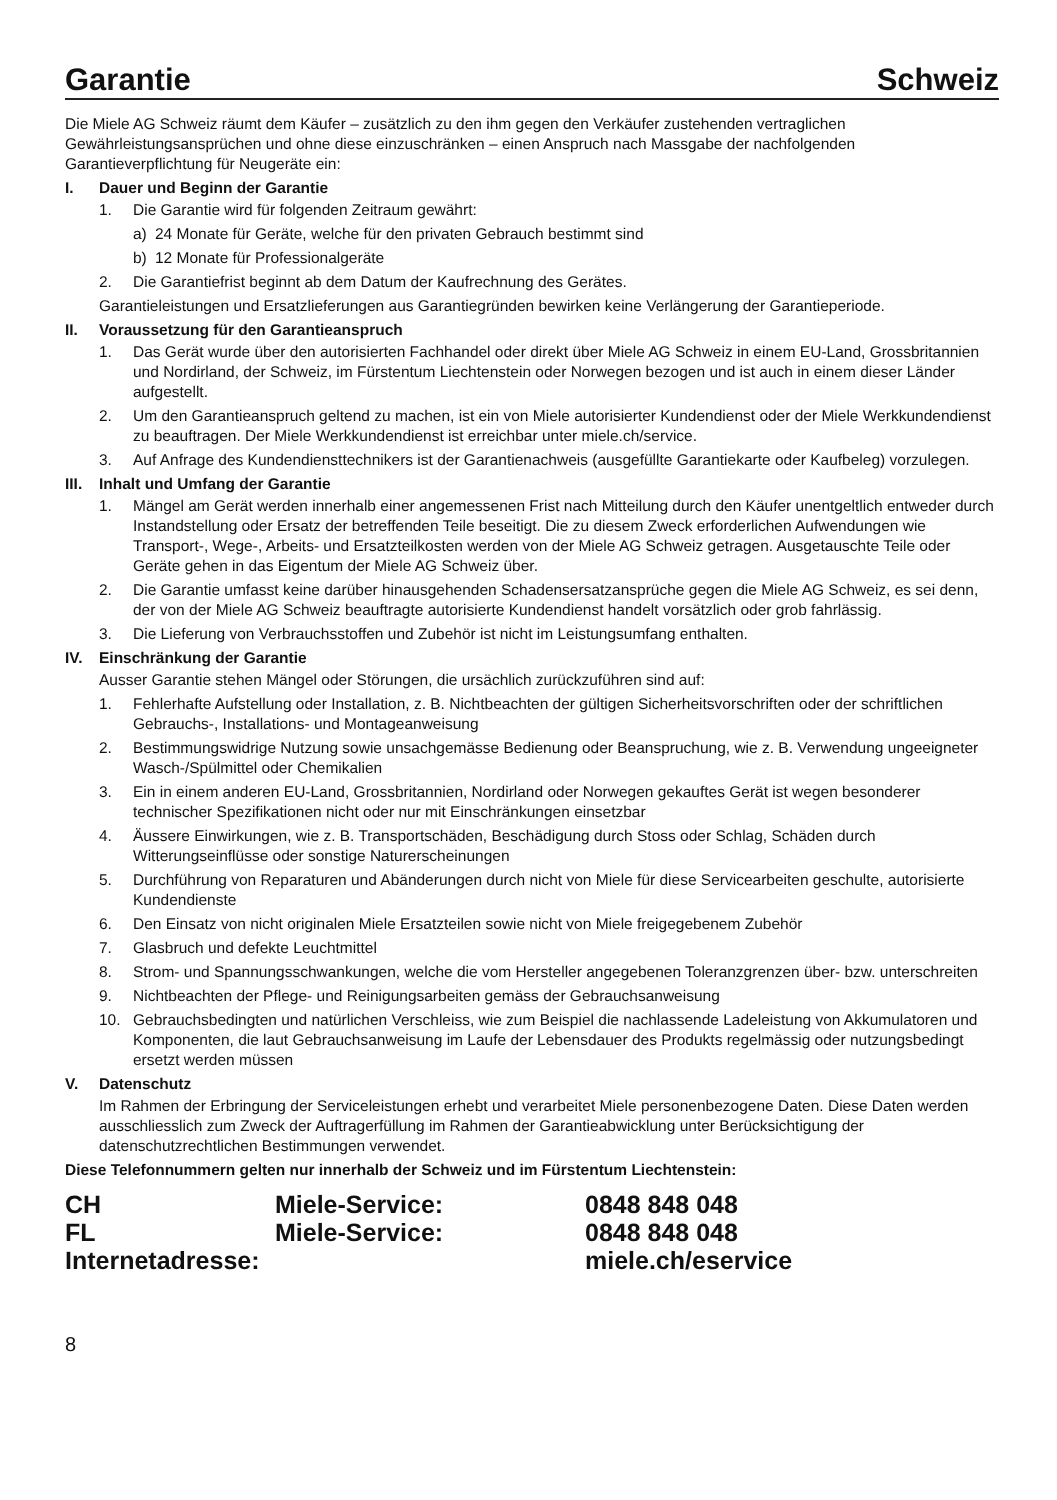Garantie Schweiz
Die Miele AG Schweiz räumt dem Käufer – zusätzlich zu den ihm gegen den Verkäufer zustehenden vertraglichen Gewährleistungsansprüchen und ohne diese einzuschränken – einen Anspruch nach Massgabe der nachfolgenden Garantieverpflichtung für Neugeräte ein:
I. Dauer und Beginn der Garantie
1. Die Garantie wird für folgenden Zeitraum gewährt:
a) 24 Monate für Geräte, welche für den privaten Gebrauch bestimmt sind
b) 12 Monate für Professionalgeräte
2. Die Garantiefrist beginnt ab dem Datum der Kaufrechnung des Gerätes.
Garantieleistungen und Ersatzlieferungen aus Garantiegründen bewirken keine Verlängerung der Garantieperiode.
II. Voraussetzung für den Garantieanspruch
1. Das Gerät wurde über den autorisierten Fachhandel oder direkt über Miele AG Schweiz in einem EU-Land, Grossbritannien und Nordirland, der Schweiz, im Fürstentum Liechtenstein oder Norwegen bezogen und ist auch in einem dieser Länder aufgestellt.
2. Um den Garantieanspruch geltend zu machen, ist ein von Miele autorisierter Kundendienst oder der Miele Werkkundendienst zu beauftragen. Der Miele Werkkundendienst ist erreichbar unter miele.ch/service.
3. Auf Anfrage des Kundendiensttechnikers ist der Garantienachweis (ausgefüllte Garantiekarte oder Kaufbeleg) vorzulegen.
III. Inhalt und Umfang der Garantie
1. Mängel am Gerät werden innerhalb einer angemessenen Frist nach Mitteilung durch den Käufer unentgeltlich entweder durch Instandstellung oder Ersatz der betreffenden Teile beseitigt. Die zu diesem Zweck erforderlichen Aufwendungen wie Transport-, Wege-, Arbeits- und Ersatzteilkosten werden von der Miele AG Schweiz getragen. Ausgetauschte Teile oder Geräte gehen in das Eigentum der Miele AG Schweiz über.
2. Die Garantie umfasst keine darüber hinausgehenden Schadensersatzansprüche gegen die Miele AG Schweiz, es sei denn, der von der Miele AG Schweiz beauftragte autorisierte Kundendienst handelt vorsätzlich oder grob fahrlässig.
3. Die Lieferung von Verbrauchsstoffen und Zubehör ist nicht im Leistungsumfang enthalten.
IV. Einschränkung der Garantie
Ausser Garantie stehen Mängel oder Störungen, die ursächlich zurückzuführen sind auf:
1. Fehlerhafte Aufstellung oder Installation, z. B. Nichtbeachten der gültigen Sicherheitsvorschriften oder der schriftlichen Gebrauchs-, Installations- und Montageanweisung
2. Bestimmungswidrige Nutzung sowie unsachgemässe Bedienung oder Beanspruchung, wie z. B. Verwendung ungeeigneter Wasch-/Spülmittel oder Chemikalien
3. Ein in einem anderen EU-Land, Grossbritannien, Nordirland oder Norwegen gekauftes Gerät ist wegen besonderer technischer Spezifikationen nicht oder nur mit Einschränkungen einsetzbar
4. Äussere Einwirkungen, wie z. B. Transportschäden, Beschädigung durch Stoss oder Schlag, Schäden durch Witterungseinflüsse oder sonstige Naturerscheinungen
5. Durchführung von Reparaturen und Abänderungen durch nicht von Miele für diese Servicearbeiten geschulte, autorisierte Kundendienste
6. Den Einsatz von nicht originalen Miele Ersatzteilen sowie nicht von Miele freigegebenem Zubehör
7. Glasbruch und defekte Leuchtmittel
8. Strom- und Spannungsschwankungen, welche die vom Hersteller angegebenen Toleranzgrenzen über- bzw. unterschreiten
9. Nichtbeachten der Pflege- und Reinigungsarbeiten gemäss der Gebrauchsanweisung
10. Gebrauchsbedingten und natürlichen Verschleiss, wie zum Beispiel die nachlassende Ladeleistung von Akkumulatoren und Komponenten, die laut Gebrauchsanweisung im Laufe der Lebensdauer des Produkts regelmässig oder nutzungsbedingt ersetzt werden müssen
V. Datenschutz
Im Rahmen der Erbringung der Serviceleistungen erhebt und verarbeitet Miele personenbezogene Daten. Diese Daten werden ausschliesslich zum Zweck der Auftragerfüllung im Rahmen der Garantieabwicklung unter Berücksichtigung der datenschutzrechtlichen Bestimmungen verwendet.
Diese Telefonnummern gelten nur innerhalb der Schweiz und im Fürstentum Liechtenstein:
| CH | Miele-Service: | 0848 848 048 |
| FL | Miele-Service: | 0848 848 048 |
| Internetadresse: | | miele.ch/eservice |
8